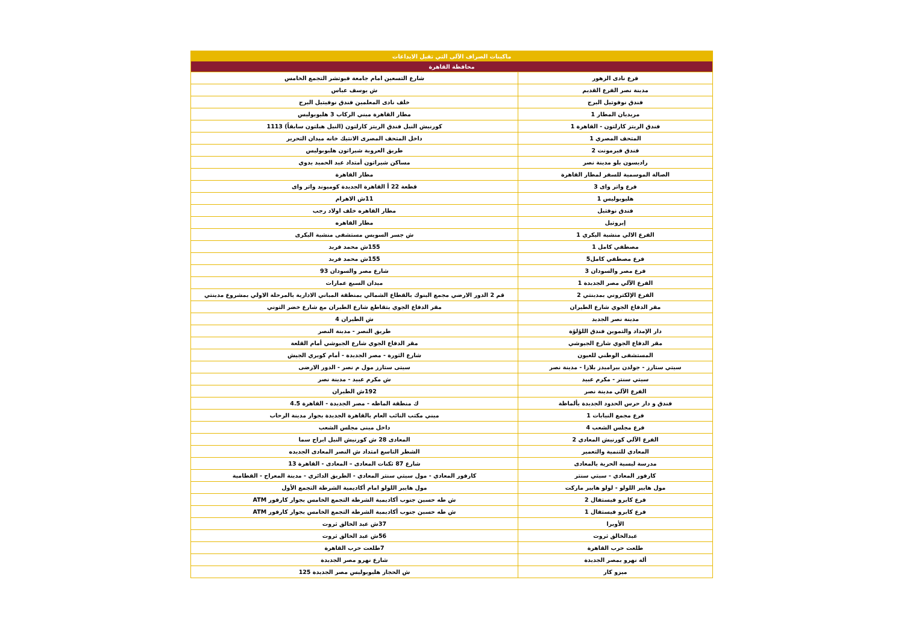| ماكينات الصراف الآلى التي تقبل الايداعات | |
| --- | --- |
| محافظة القاهرة | |
| فرع نادى الزهور | شارع التسعين امام جامعة فيوتشر التجمع الخامس |
| مدينة نصر الفرع القديم | ش يوسف عباس |
| فندق نوفوتيل البرج | خلف نادى المعلمين فندق نوفيتيل البرج |
| مريديان المطار 1 | مطار القاهرة مبني الركاب 3 هليوبوليس |
| فندق الريتز كارلتون - القاهرة 1 | كورنيش النيل فندق الريتز كارلتون (النيل هيلتون سابقاً) 1113 |
| المتحف المصري 1 | داخل المتحف المصرى الانتيك خانه ميدان التحرير |
| فندق فيرمونت 2 | طريق العروبة شيراتون هليوبوليس |
| راديسون بلو مدينة نصر | مساكن شيراتون أمتداد عبد الحميد بدوي |
| الصالة الموسمية للسفر لمطار القاهرة | مطار القاهرة |
| فرع واتر واى 3 | قطعة 22 أ القاهرة الجديدة كوميوند واتر واى |
| هليوبوليس 1 | 11ش الاهرام |
| فندق نوفتيل | مطار القاهره خلف اولاد رجب |
| إبروتيل | مطار القاهره |
| الفرع الالي منشية البكري 1 | ش جسر السويس مستشفى منشية البكرى |
| مصطفي كامل 1 | 155ش محمد فريد |
| فرع مصطفي كامل5 | 155ش محمد فريد |
| فرع مصر والسودان 3 | شارع مصر والسودان 93 |
| الفرع الآلي مصر الجديدة 1 | ميدان السبع عمارات |
| الفرع الإلكتروني بمدينتي 2 | قم 2 الدور الارضي مجمع البنوك بالقطاع الشمالي بمنطقة المباني الادارية بالمرحلة الاولي بمشروع مدينتي |
| مقر الدفاع الجوي شارع الطيران | مقر الدفاع الجوي بتقاطع شارع الطيران مع شارع خضر التوني |
| مدينة نصر الجديد | ش الطيران 4 |
| دار الإمداد والتموين فندق اللؤلؤة | طريق النصر - مدينة النصر |
| مقر الدفاع الجوي شارع الجيوشي | مقر الدفاع الجوي شارع الجيوشي أمام القلعة |
| المستشفى الوطني للعيون | شارع الثورة - مصر الجديدة - أمام كوبري الجيش |
| سيتي ستارز - جولدن بيراميدز بلازا - مدينة نصر | سيتى ستارز مول م نصر - الدور الارضى |
| سيتي سنتر - مكرم عبيد | ش مكرم عبيد - مدينة نصر |
| الفرع الآلي مدينة نصر | 192ش الطيران |
| فندق و دار حرس الحدود الجديدة بألماظة | ك منطقة الماظه - مصر الجديدة - القاهرة 4.5 |
| فرع مجمع النيابات 1 | مبني مكتب النائب العام بالقاهرة الجديدة بجوار مدينة الرحاب |
| فرع مجلس الشعب 4 | داخل مبنى مجلس الشعب |
| الفرع الآلي كورنيش المعادي 2 | المعادى 28 ش كورنيش النيل ابراج سما |
| المعادي للتنمية والتعمير | الشطر التاسع امتداد ش النصر المعادى الجديده |
| مدرسة ليسية الحرية بالمعادى | شارع 87 ثكنات المعادى – المعادى - القاهرة 13 |
| كارفور المعادي - سيتي سنتر | كارفور المعادي - مول سيتي سنتر المعادي - الطريق الدائري - مدينة المعراج - القطامية |
| مول هايبر اللولو - لولو هايبر ماركت | مول هايبر اللولو امام أكاديمية الشرطة التجمع الأول |
| فرع كايرو فيستفال 2 | ش طه حسين جنوب أكاديمية الشرطة التجمع الخامس بجوار كارفور ATM |
| فرع كايرو فيستفال 1 | ش طه حسين جنوب أكاديمية الشرطة التجمع الخامس بجوار كارفور ATM |
| الأوبرا | 37ش عبد الخالق ثروت |
| عبدالخالق ثروت | 56ش عبد الخالق ثروت |
| طلعت حرب القاهرة | 7طلعت حرب القاهرة |
| ألة نهرو بمصر الجديدة | شارع نهرو مصر الجديدة |
| ميزو كار | ش الحجاز هليوبوليس مصر الجديدة 125 |